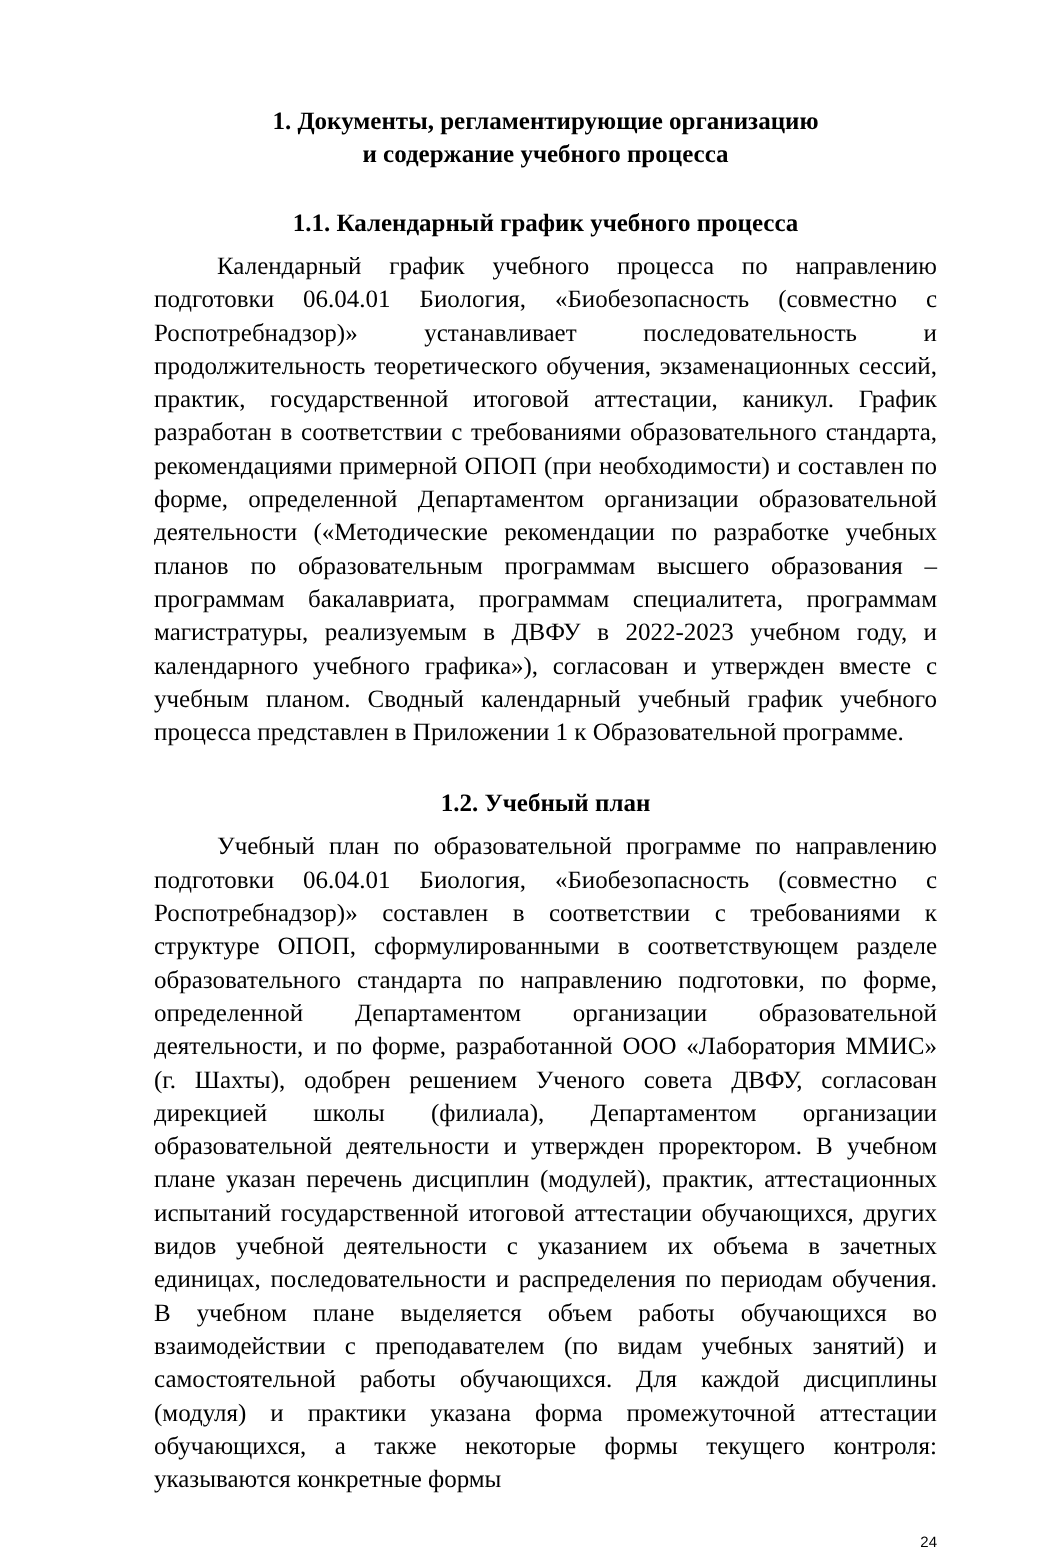1. Документы, регламентирующие организацию
и содержание учебного процесса
1.1. Календарный график учебного процесса
Календарный график учебного процесса по направлению подготовки 06.04.01 Биология, «Биобезопасность (совместно с Роспотребнадзор)» устанавливает последовательность и продолжительность теоретического обучения, экзаменационных сессий, практик, государственной итоговой аттестации, каникул. График разработан в соответствии с требованиями образовательного стандарта, рекомендациями примерной ОПОП (при необходимости) и составлен по форме, определенной Департаментом организации образовательной деятельности («Методические рекомендации по разработке учебных планов по образовательным программам высшего образования – программам бакалавриата, программам специалитета, программам магистратуры, реализуемым в ДВФУ в 2022-2023 учебном году, и календарного учебного графика»), согласован и утвержден вместе с учебным планом. Сводный календарный учебный график учебного процесса представлен в Приложении 1 к Образовательной программе.
1.2. Учебный план
Учебный план по образовательной программе по направлению подготовки 06.04.01 Биология, «Биобезопасность (совместно с Роспотребнадзор)» составлен в соответствии с требованиями к структуре ОПОП, сформулированными в соответствующем разделе образовательного стандарта по направлению подготовки, по форме, определенной Департаментом организации образовательной деятельности, и по форме, разработанной ООО «Лаборатория ММИС» (г. Шахты), одобрен решением Ученого совета ДВФУ, согласован дирекцией школы (филиала), Департаментом организации образовательной деятельности и утвержден проректором. В учебном плане указан перечень дисциплин (модулей), практик, аттестационных испытаний государственной итоговой аттестации обучающихся, других видов учебной деятельности с указанием их объема в зачетных единицах, последовательности и распределения по периодам обучения. В учебном плане выделяется объем работы обучающихся во взаимодействии с преподавателем (по видам учебных занятий) и самостоятельной работы обучающихся. Для каждой дисциплины (модуля) и практики указана форма промежуточной аттестации обучающихся, а также некоторые формы текущего контроля: указываются конкретные формы
24